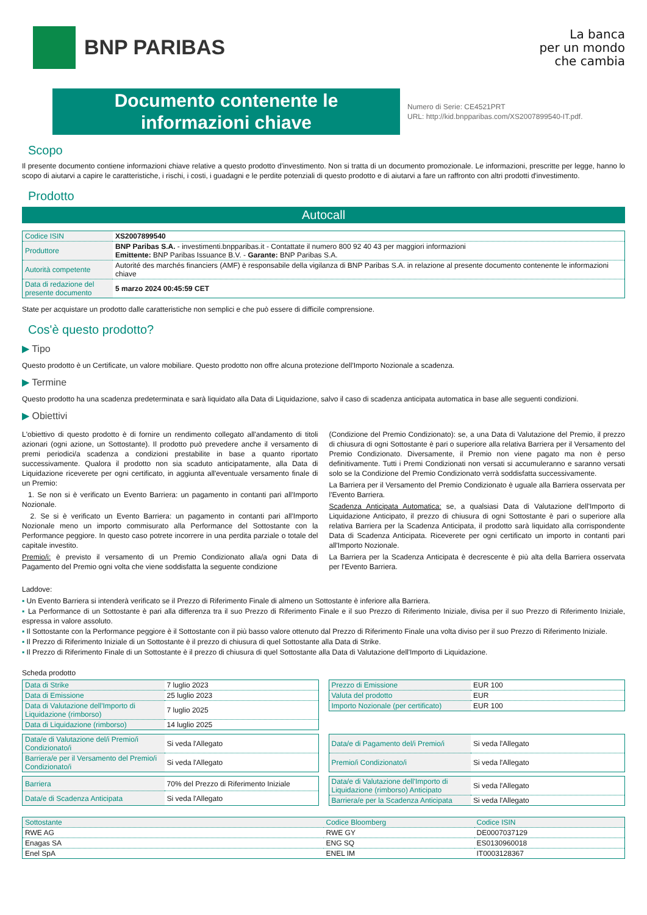BNP PARIBAS
La banca
per un mondo
che cambia
Documento contenente le
informazioni chiave
Numero di Serie: CE4521PRT
URL: http://kid.bnpparibas.com/XS2007899540-IT.pdf.
Scopo
Il presente documento contiene informazioni chiave relative a questo prodotto d'investimento. Non si tratta di un documento promozionale. Le informazioni, prescritte per legge, hanno lo scopo di aiutarvi a capire le caratteristiche, i rischi, i costi, i guadagni e le perdite potenziali di questo prodotto e di aiutarvi a fare un raffronto con altri prodotti d'investimento.
Prodotto
Autocall
| Codice ISIN | XS2007899540 |
| Produttore | BNP Paribas S.A. - investimenti.bnpparibas.it - Contattate il numero 800 92 40 43 per maggiori informazioni Emittente: BNP Paribas Issuance B.V. - Garante: BNP Paribas S.A. |
| Autorità competente | Autorité des marchés financiers (AMF) è responsabile della vigilanza di BNP Paribas S.A. in relazione al presente documento contenente le informazioni chiave |
| Data di redazione del presente documento | 5 marzo 2024 00:45:59 CET |
State per acquistare un prodotto dalle caratteristiche non semplici e che può essere di difficile comprensione.
Cos'è questo prodotto?
▶ Tipo
Questo prodotto è un Certificate, un valore mobiliare. Questo prodotto non offre alcuna protezione dell'Importo Nozionale a scadenza.
▶ Termine
Questo prodotto ha una scadenza predeterminata e sarà liquidato alla Data di Liquidazione, salvo il caso di scadenza anticipata automatica in base alle seguenti condizioni.
▶ Obiettivi
L'obiettivo di questo prodotto è di fornire un rendimento collegato all'andamento di titoli azionari (ogni azione, un Sottostante). Il prodotto può prevedere anche il versamento di premi periodici/a scadenza a condizioni prestabilite in base a quanto riportato successivamente. Qualora il prodotto non sia scaduto anticipatamente, alla Data di Liquidazione riceverete per ogni certificato, in aggiunta all'eventuale versamento finale di un Premio:
1. Se non si è verificato un Evento Barriera: un pagamento in contanti pari all'Importo Nozionale.
2. Se si è verificato un Evento Barriera: un pagamento in contanti pari all'Importo Nozionale meno un importo commisurato alla Performance del Sottostante con la Performance peggiore. In questo caso potrete incorrere in una perdita parziale o totale del capitale investito.
Premio/i: è previsto il versamento di un Premio Condizionato alla/a ogni Data di Pagamento del Premio ogni volta che viene soddisfatta la seguente condizione
(Condizione del Premio Condizionato): se, a una Data di Valutazione del Premio, il prezzo di chiusura di ogni Sottostante è pari o superiore alla relativa Barriera per il Versamento del Premio Condizionato. Diversamente, il Premio non viene pagato ma non è perso definitivamente. Tutti i Premi Condizionati non versati si accumuleranno e saranno versati solo se la Condizione del Premio Condizionato verrà soddisfatta successivamente.
La Barriera per il Versamento del Premio Condizionato è uguale alla Barriera osservata per l'Evento Barriera.
Scadenza Anticipata Automatica: se, a qualsiasi Data di Valutazione dell'Importo di Liquidazione Anticipato, il prezzo di chiusura di ogni Sottostante è pari o superiore alla relativa Barriera per la Scadenza Anticipata, il prodotto sarà liquidato alla corrispondente Data di Scadenza Anticipata. Riceverete per ogni certificato un importo in contanti pari all'Importo Nozionale.
La Barriera per la Scadenza Anticipata è decrescente è più alta della Barriera osservata per l'Evento Barriera.
Laddove:
▪ Un Evento Barriera si intenderà verificato se il Prezzo di Riferimento Finale di almeno un Sottostante è inferiore alla Barriera.
▪ La Performance di un Sottostante è pari alla differenza tra il suo Prezzo di Riferimento Finale e il suo Prezzo di Riferimento Iniziale, divisa per il suo Prezzo di Riferimento Iniziale, espressa in valore assoluto.
▪ Il Sottostante con la Performance peggiore è il Sottostante con il più basso valore ottenuto dal Prezzo di Riferimento Finale una volta diviso per il suo Prezzo di Riferimento Iniziale.
▪ Il Prezzo di Riferimento Iniziale di un Sottostante è il prezzo di chiusura di quel Sottostante alla Data di Strike.
▪ Il Prezzo di Riferimento Finale di un Sottostante è il prezzo di chiusura di quel Sottostante alla Data di Valutazione dell'Importo di Liquidazione.
Scheda prodotto
| Data di Strike | 7 luglio 2023 |
| Data di Emissione | 25 luglio 2023 |
| Data di Valutazione dell'Importo di Liquidazione (rimborso) | 7 luglio 2025 |
| Data di Liquidazione (rimborso) | 14 luglio 2025 |
| Prezzo di Emissione | EUR 100 |
| Valuta del prodotto | EUR |
| Importo Nozionale (per certificato) | EUR 100 |
| Data/e di Valutazione del/i Premio/i Condizionato/i | Si veda l'Allegato |
| Barriera/e per il Versamento del Premio/i Condizionato/i | Si veda l'Allegato |
| Data/e di Pagamento del/i Premio/i | Si veda l'Allegato |
| Premio/i Condizionato/i | Si veda l'Allegato |
| Barriera | 70% del Prezzo di Riferimento Iniziale |
| Data/e di Scadenza Anticipata | Si veda l'Allegato |
| Data/e di Valutazione dell'Importo di Liquidazione (rimborso) Anticipato | Si veda l'Allegato |
| Barriera/e per la Scadenza Anticipata | Si veda l'Allegato |
| Sottostante | Codice Bloomberg | Codice ISIN |
| --- | --- | --- |
| RWE AG | RWE GY | DE0007037129 |
| Enagas SA | ENG SQ | ES0130960018 |
| Enel SpA | ENEL IM | IT0003128367 |